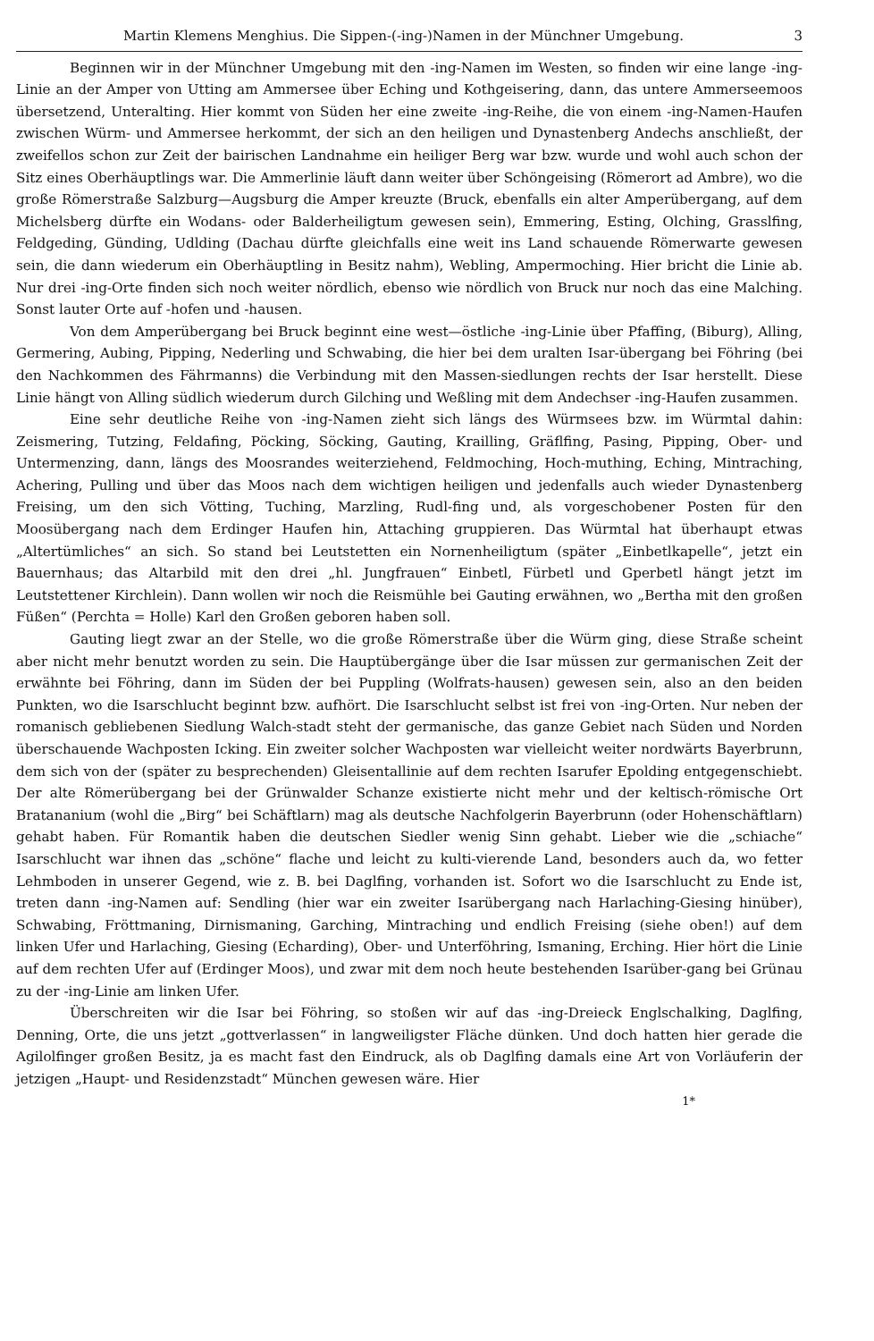Martin Klemens Menghius. Die Sippen-(-ing-)Namen in der Münchner Umgebung. 3
Beginnen wir in der Münchner Umgebung mit den -ing-Namen im Westen, so finden wir eine lange -ing-Linie an der Amper von Utting am Ammersee über Eching und Kothgeisering, dann, das untere Ammerseemoos übersetzend, Unteralting. Hier kommt von Süden her eine zweite -ing-Reihe, die von einem -ing-Namen-Haufen zwischen Würm- und Ammersee herkommt, der sich an den heiligen und Dynastenberg Andechs anschließt, der zweifellos schon zur Zeit der bairischen Landnahme ein heiliger Berg war bzw. wurde und wohl auch schon der Sitz eines Oberhäuptlings war. Die Ammerlinie läuft dann weiter über Schöngeising (Römerort ad Ambre), wo die große Römerstraße Salzburg—Augsburg die Amper kreuzte (Bruck, ebenfalls ein alter Amperübergang, auf dem Michelsberg dürfte ein Wodans- oder Balderheiligtum gewesen sein), Emmering, Esting, Olching, Grasslfing, Feldgeding, Günding, Udlding (Dachau dürfte gleichfalls eine weit ins Land schauende Römerwarte gewesen sein, die dann wiederum ein Oberhäuptling in Besitz nahm), Webling, Ampermoching. Hier bricht die Linie ab. Nur drei -ing-Orte finden sich noch weiter nördlich, ebenso wie nördlich von Bruck nur noch das eine Malching. Sonst lauter Orte auf -hofen und -hausen.
Von dem Amperübergang bei Bruck beginnt eine west—östliche -ing-Linie über Pfaffing, (Biburg), Alling, Germering, Aubing, Pipping, Nederling und Schwabing, die hier bei dem uralten Isar-übergang bei Föhring (bei den Nachkommen des Fährmanns) die Verbindung mit den Massen-siedlungen rechts der Isar herstellt. Diese Linie hängt von Alling südlich wiederum durch Gilching und Weßling mit dem Andechser -ing-Haufen zusammen.
Eine sehr deutliche Reihe von -ing-Namen zieht sich längs des Würmsees bzw. im Würmtal dahin: Zeismering, Tutzing, Feldafing, Pöcking, Söcking, Gauting, Krailling, Gräflfing, Pasing, Pipping, Ober- und Untermenzing, dann, längs des Moosrandes weiterziehend, Feldmoching, Hoch-muthing, Eching, Mintraching, Achering, Pulling und über das Moos nach dem wichtigen heiligen und jedenfalls auch wieder Dynastenberg Freising, um den sich Vötting, Tuching, Marzling, Rudl-fing und, als vorgeschobener Posten für den Moosübergang nach dem Erdinger Haufen hin, Attaching gruppieren. Das Würmtal hat überhaupt etwas „Altertümliches“ an sich. So stand bei Leutstetten ein Nornenheiligtum (später „Einbetlkapelle“, jetzt ein Bauernhaus; das Altarbild mit den drei „hl. Jungfrauen“ Einbetl, Fürbetl und Gperbetl hängt jetzt im Leutstettener Kirchlein). Dann wollen wir noch die Reismühle bei Gauting erwähnen, wo „Bertha mit den großen Füßen“ (Perchta = Holle) Karl den Großen geboren haben soll.
Gauting liegt zwar an der Stelle, wo die große Römerstraße über die Würm ging, diese Straße scheint aber nicht mehr benutzt worden zu sein. Die Hauptübergänge über die Isar müssen zur germanischen Zeit der erwähnte bei Föhring, dann im Süden der bei Puppling (Wolfrats-hausen) gewesen sein, also an den beiden Punkten, wo die Isarschlucht beginnt bzw. aufhört. Die Isarschlucht selbst ist frei von -ing-Orten. Nur neben der romanisch gebliebenen Siedlung Walch-stadt steht der germanische, das ganze Gebiet nach Süden und Norden überschauende Wachposten Icking. Ein zweiter solcher Wachposten war vielleicht weiter nordwärts Bayerbrunn, dem sich von der (später zu besprechenden) Gleisentallinie auf dem rechten Isarufer Epolding entgegenschiebt. Der alte Römerübergang bei der Grünwalder Schanze existierte nicht mehr und der keltisch-römische Ort Bratananium (wohl die „Birg“ bei Schäftlarn) mag als deutsche Nachfolgerin Bayerbrunn (oder Hohenschäftlarn) gehabt haben. Für Romantik haben die deutschen Siedler wenig Sinn gehabt. Lieber wie die „schiache“ Isarschlucht war ihnen das „schöne“ flache und leicht zu kulti-vierende Land, besonders auch da, wo fetter Lehmboden in unserer Gegend, wie z. B. bei Daglfing, vorhanden ist. Sofort wo die Isarschlucht zu Ende ist, treten dann -ing-Namen auf: Sendling (hier war ein zweiter Isarübergang nach Harlaching-Giesing hinüber), Schwabing, Fröttmaning, Dirnismaning, Garching, Mintraching und endlich Freising (siehe oben!) auf dem linken Ufer und Harlaching, Giesing (Echarding), Ober- und Unterföhring, Ismaning, Erching. Hier hört die Linie auf dem rechten Ufer auf (Erdinger Moos), und zwar mit dem noch heute bestehenden Isarüber-gang bei Grünau zu der -ing-Linie am linken Ufer.
Überschreiten wir die Isar bei Föhring, so stoßen wir auf das -ing-Dreieck Englschalking, Daglfing, Denning, Orte, die uns jetzt „gottverlassen“ in langweiligster Fläche dünken. Und doch hatten hier gerade die Agilolfinger großen Besitz, ja es macht fast den Eindruck, als ob Daglfing damals eine Art von Vorläuferin der jetzigen „Haupt- und Residenzstadt“ München gewesen wäre. Hier
1*